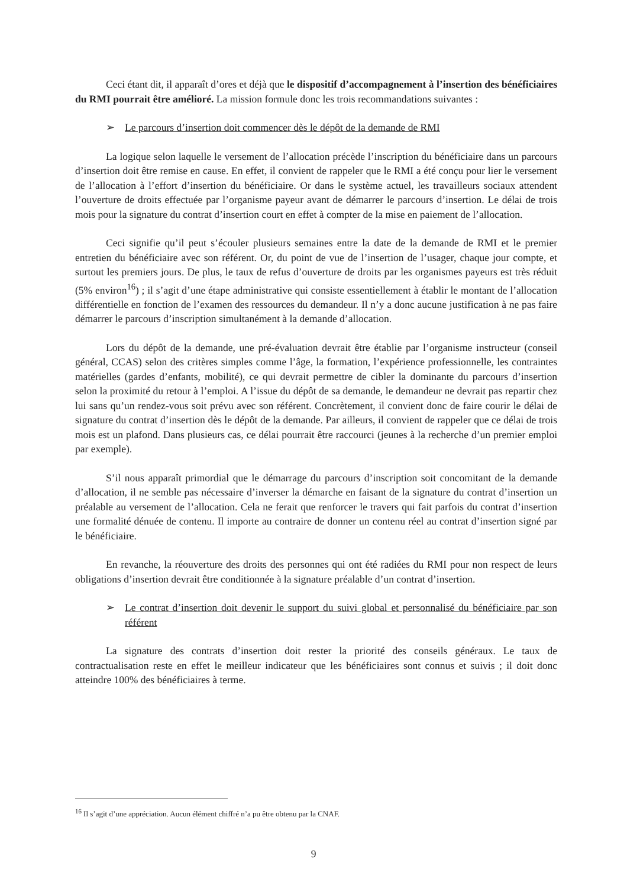Ceci étant dit, il apparaît d’ores et déjà que le dispositif d’accompagnement à l’insertion des bénéficiaires du RMI pourrait être amélioré. La mission formule donc les trois recommandations suivantes :
➢ Le parcours d’insertion doit commencer dès le dépôt de la demande de RMI
La logique selon laquelle le versement de l’allocation précède l’inscription du bénéficiaire dans un parcours d’insertion doit être remise en cause. En effet, il convient de rappeler que le RMI a été conçu pour lier le versement de l’allocation à l’effort d’insertion du bénéficiaire. Or dans le système actuel, les travailleurs sociaux attendent l’ouverture de droits effectuée par l’organisme payeur avant de démarrer le parcours d’insertion. Le délai de trois mois pour la signature du contrat d’insertion court en effet à compter de la mise en paiement de l’allocation.
Ceci signifie qu’il peut s’écouler plusieurs semaines entre la date de la demande de RMI et le premier entretien du bénéficiaire avec son référent. Or, du point de vue de l’insertion de l’usager, chaque jour compte, et surtout les premiers jours. De plus, le taux de refus d’ouverture de droits par les organismes payeurs est très réduit (5% environ<sup>16</sup>) ; il s’agit d’une étape administrative qui consiste essentiellement à établir le montant de l’allocation différentielle en fonction de l’examen des ressources du demandeur. Il n’y a donc aucune justification à ne pas faire démarrer le parcours d’inscription simultanément à la demande d’allocation.
Lors du dépôt de la demande, une pré-évaluation devrait être établie par l’organisme instructeur (conseil général, CCAS) selon des critères simples comme l’âge, la formation, l’expérience professionnelle, les contraintes matérielles (gardes d’enfants, mobilité), ce qui devrait permettre de cibler la dominante du parcours d’insertion selon la proximité du retour à l’emploi. A l’issue du dépôt de sa demande, le demandeur ne devrait pas repartir chez lui sans qu’un rendez-vous soit prévu avec son référent. Concrètement, il convient donc de faire courir le délai de signature du contrat d’insertion dès le dépôt de la demande. Par ailleurs, il convient de rappeler que ce délai de trois mois est un plafond. Dans plusieurs cas, ce délai pourrait être raccourci (jeunes à la recherche d’un premier emploi par exemple).
S’il nous apparaît primordial que le démarrage du parcours d’inscription soit concomitant de la demande d’allocation, il ne semble pas nécessaire d’inverser la démarche en faisant de la signature du contrat d’insertion un préalable au versement de l’allocation. Cela ne ferait que renforcer le travers qui fait parfois du contrat d’insertion une formalité dénuée de contenu. Il importe au contraire de donner un contenu réel au contrat d’insertion signé par le bénéficiaire.
En revanche, la réouverture des droits des personnes qui ont été radiées du RMI pour non respect de leurs obligations d’insertion devrait être conditionnée à la signature préalable d’un contrat d’insertion.
➢ Le contrat d’insertion doit devenir le support du suivi global et personnalisé du bénéficiaire par son référent
La signature des contrats d’insertion doit rester la priorité des conseils généraux. Le taux de contractualisation reste en effet le meilleur indicateur que les bénéficiaires sont connus et suivis ; il doit donc atteindre 100% des bénéficiaires à terme.
<sup>16</sup> Il s’agit d’une appréciation. Aucun élément chiffré n’a pu être obtenu par la CNAF.
9